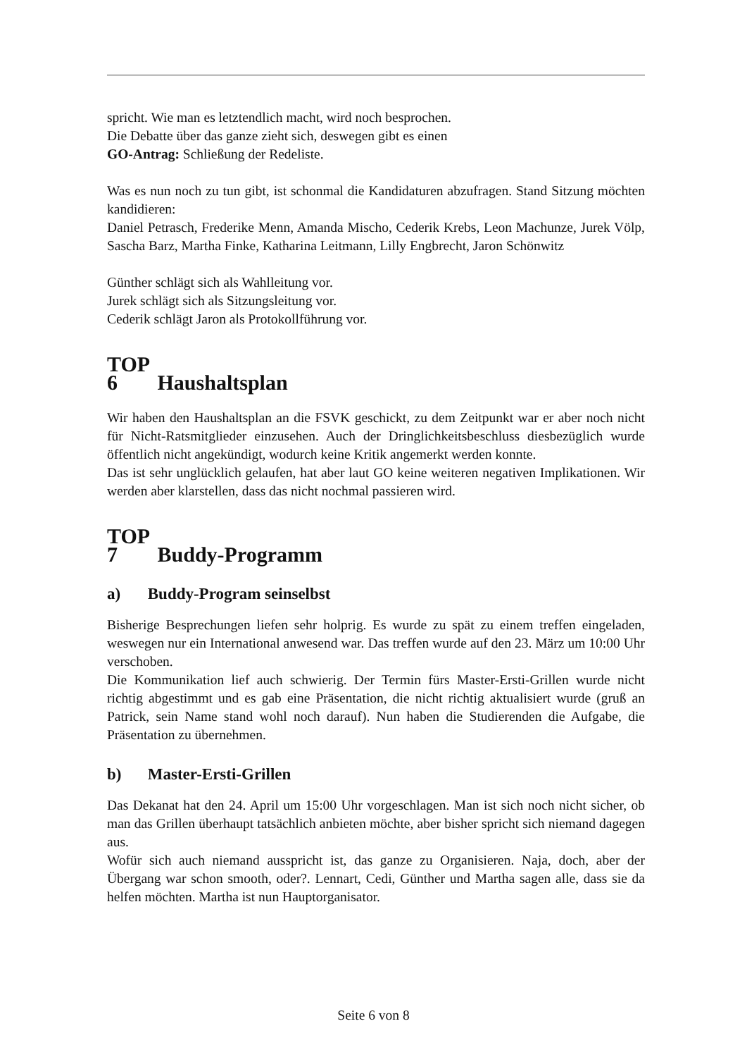spricht. Wie man es letztendlich macht, wird noch besprochen.
Die Debatte über das ganze zieht sich, deswegen gibt es einen
GO-Antrag: Schließung der Redeliste.
Was es nun noch zu tun gibt, ist schonmal die Kandidaturen abzufragen. Stand Sitzung möchten kandidieren:
Daniel Petrasch, Frederike Menn, Amanda Mischo, Cederik Krebs, Leon Machunze, Jurek Völp, Sascha Barz, Martha Finke, Katharina Leitmann, Lilly Engbrecht, Jaron Schönwitz
Günther schlägt sich als Wahlleitung vor.
Jurek schlägt sich als Sitzungsleitung vor.
Cederik schlägt Jaron als Protokollführung vor.
TOP 6 Haushaltsplan
Wir haben den Haushaltsplan an die FSVK geschickt, zu dem Zeitpunkt war er aber noch nicht für Nicht-Ratsmitglieder einzusehen. Auch der Dringlichkeitsbeschluss diesbezüglich wurde öffentlich nicht angekündigt, wodurch keine Kritik angemerkt werden konnte.
Das ist sehr unglücklich gelaufen, hat aber laut GO keine weiteren negativen Implikationen. Wir werden aber klarstellen, dass das nicht nochmal passieren wird.
TOP 7 Buddy-Programm
a) Buddy-Program seinselbst
Bisherige Besprechungen liefen sehr holprig. Es wurde zu spät zu einem treffen eingeladen, weswegen nur ein International anwesend war. Das treffen wurde auf den 23. März um 10:00 Uhr verschoben.
Die Kommunikation lief auch schwierig. Der Termin fürs Master-Ersti-Grillen wurde nicht richtig abgestimmt und es gab eine Präsentation, die nicht richtig aktualisiert wurde (gruß an Patrick, sein Name stand wohl noch darauf). Nun haben die Studierenden die Aufgabe, die Präsentation zu übernehmen.
b) Master-Ersti-Grillen
Das Dekanat hat den 24. April um 15:00 Uhr vorgeschlagen. Man ist sich noch nicht sicher, ob man das Grillen überhaupt tatsächlich anbieten möchte, aber bisher spricht sich niemand dagegen aus.
Wofür sich auch niemand ausspricht ist, das ganze zu Organisieren. Naja, doch, aber der Übergang war schon smooth, oder?. Lennart, Cedi, Günther und Martha sagen alle, dass sie da helfen möchten. Martha ist nun Hauptorganisator.
Seite 6 von 8